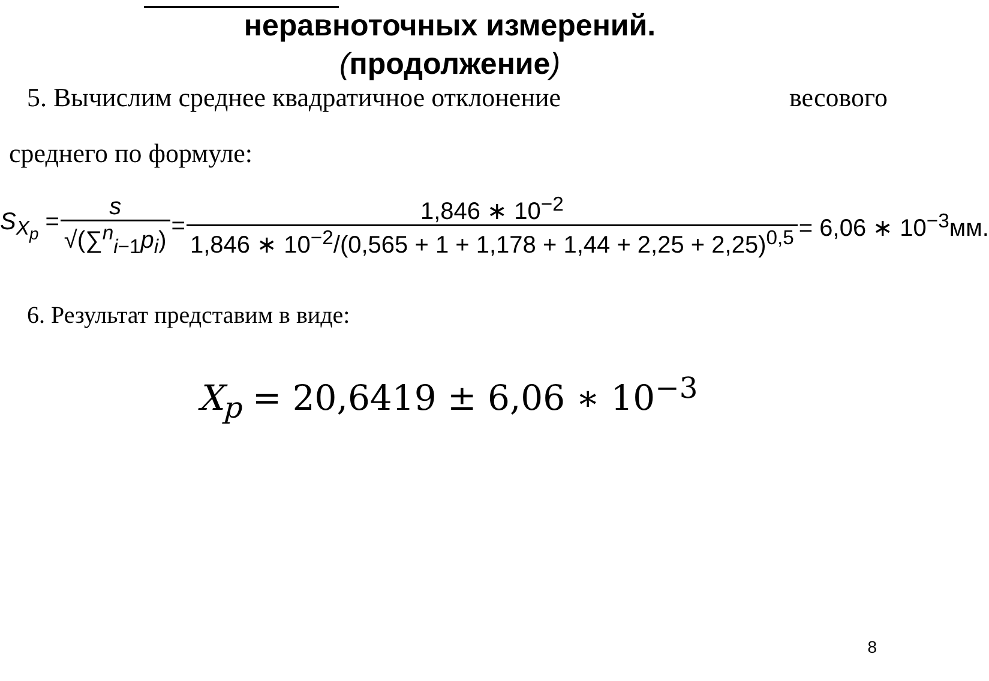неравноточных измерений.
(продолжение)
5. Вычислим среднее квадратичное отклонение весового
среднего по формуле:
S<sub>X<sub>p</sub></sub> = s √(∑<sup>n</sup><sub>i−1</sub>p<sub>i</sub>) = 1,846 ∗ 10<sup>−2</sup> 1,846 ∗ 10<sup>−2</sup>/(0,565 + 1 + 1,178 + 1,44 + 2,25 + 2,25)<sup>0,5</sup> = 6,06 ∗ 10<sup>−3</sup>мм.
6. Результат представим в виде:
X<sub>p</sub> = 20,6419 ± 6,06 ∗ 10<sup>−3</sup>
8